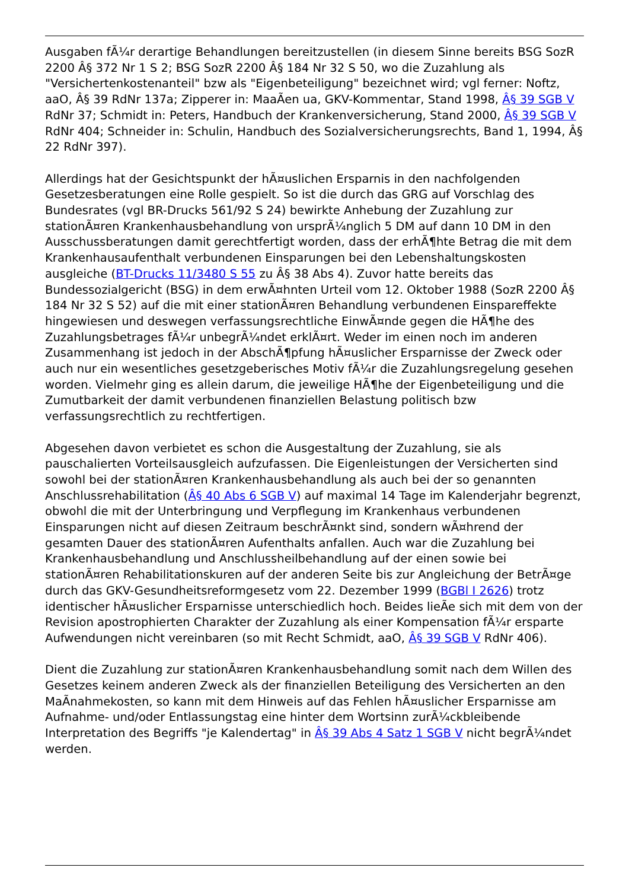Ausgaben fÃ¼r derartige Behandlungen bereitzustellen (in diesem Sinne bereits BSG SozR 2200 Â§ 372 Nr 1 S 2; BSG SozR 2200 Â§ 184 Nr 32 S 50, wo die Zuzahlung als "Versichertenkostenanteil" bzw als "Eigenbeteiligung" bezeichnet wird; vgl ferner: Noftz, aaO, Â§ 39 RdNr 137a; Zipperer in: MaaÃen ua, GKV-Kommentar, Stand 1998, Â§ 39 SGB V RdNr 37; Schmidt in: Peters, Handbuch der Krankenversicherung, Stand 2000, Â§ 39 SGB V RdNr 404; Schneider in: Schulin, Handbuch des Sozialversicherungsrechts, Band 1, 1994, Â§ 22 RdNr 397).
Allerdings hat der Gesichtspunkt der hÃ¤uslichen Ersparnis in den nachfolgenden Gesetzesberatungen eine Rolle gespielt. So ist die durch das GRG auf Vorschlag des Bundesrates (vgl BR-Drucks 561/92 S 24) bewirkte Anhebung der Zuzahlung zur stationÃ¤ren Krankenhausbehandlung von ursprÃ¼nglich 5 DM auf dann 10 DM in den Ausschussberatungen damit gerechtfertigt worden, dass der erhÃ¶hte Betrag die mit dem Krankenhausaufenthalt verbundenen Einsparungen bei den Lebenshaltungskosten ausgleiche (BT-Drucks 11/3480 S 55 zu Â§ 38 Abs 4). Zuvor hatte bereits das Bundessozialgericht (BSG) in dem erwÃ¤hnten Urteil vom 12. Oktober 1988 (SozR 2200 Â§ 184 Nr 32 S 52) auf die mit einer stationÃ¤ren Behandlung verbundenen Einspareffekte hingewiesen und deswegen verfassungsrechtliche EinwÃ¤nde gegen die HÃ¶he des Zuzahlungsbetrages fÃ¼r unbegrÃ¼ndet erklÃ¤rt. Weder im einen noch im anderen Zusammenhang ist jedoch in der AbschÃ¶pfung hÃ¤uslicher Ersparnisse der Zweck oder auch nur ein wesentliches gesetzgeberisches Motiv fÃ¼r die Zuzahlungsregelung gesehen worden. Vielmehr ging es allein darum, die jeweilige HÃ¶he der Eigenbeteiligung und die Zumutbarkeit der damit verbundenen finanziellen Belastung politisch bzw verfassungsrechtlich zu rechtfertigen.
Abgesehen davon verbietet es schon die Ausgestaltung der Zuzahlung, sie als pauschalierten Vorteilsausgleich aufzufassen. Die Eigenleistungen der Versicherten sind sowohl bei der stationÃ¤ren Krankenhausbehandlung als auch bei der so genannten Anschlussrehabilitation (Â§ 40 Abs 6 SGB V) auf maximal 14 Tage im Kalenderjahr begrenzt, obwohl die mit der Unterbringung und Verpflegung im Krankenhaus verbundenen Einsparungen nicht auf diesen Zeitraum beschrÃ¤nkt sind, sondern wÃ¤hrend der gesamten Dauer des stationÃ¤ren Aufenthalts anfallen. Auch war die Zuzahlung bei Krankenhausbehandlung und Anschlussheilbehandlung auf der einen sowie bei stationÃ¤ren Rehabilitationskuren auf der anderen Seite bis zur Angleichung der BetrÃ¤ge durch das GKV-Gesundheitsreformgesetz vom 22. Dezember 1999 (BGBl I 2626) trotz identischer hÃ¤uslicher Ersparnisse unterschiedlich hoch. Beides lieÃe sich mit dem von der Revision apostrophierten Charakter der Zuzahlung als einer Kompensation fÃ¼r ersparte Aufwendungen nicht vereinbaren (so mit Recht Schmidt, aaO, Â§ 39 SGB V RdNr 406).
Dient die Zuzahlung zur stationÃ¤ren Krankenhausbehandlung somit nach dem Willen des Gesetzes keinem anderen Zweck als der finanziellen Beteiligung des Versicherten an den MaÃnahmekosten, so kann mit dem Hinweis auf das Fehlen hÃ¤uslicher Ersparnisse am Aufnahme- und/oder Entlassungstag eine hinter dem Wortsinn zurÃ¼ckbleibende Interpretation des Begriffs "je Kalendertag" in Â§ 39 Abs 4 Satz 1 SGB V nicht begrÃ¼ndet werden.